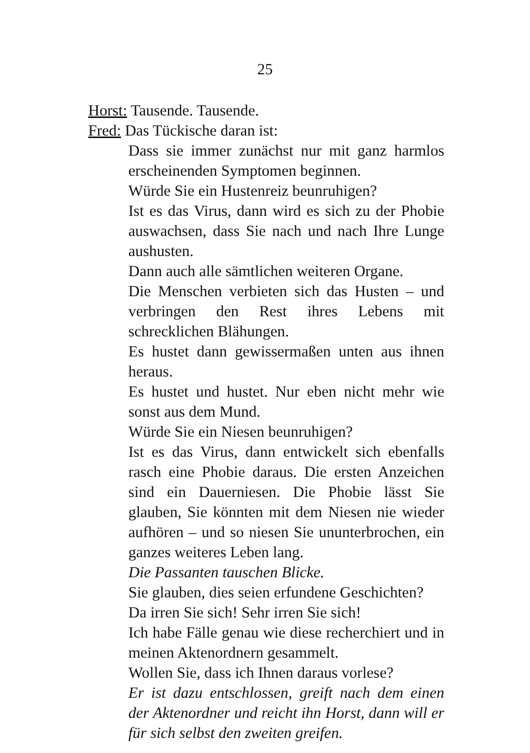25
Horst: Tausende. Tausende.
Fred: Das Tückische daran ist:
Dass sie immer zunächst nur mit ganz harmlos erscheinenden Symptomen beginnen.
Würde Sie ein Hustenreiz beunruhigen?
Ist es das Virus, dann wird es sich zu der Phobie auswachsen, dass Sie nach und nach Ihre Lunge aushusten.
Dann auch alle sämtlichen weiteren Organe.
Die Menschen verbieten sich das Husten – und verbringen den Rest ihres Lebens mit schrecklichen Blähungen.
Es hustet dann gewissermaßen unten aus ihnen heraus.
Es hustet und hustet. Nur eben nicht mehr wie sonst aus dem Mund.
Würde Sie ein Niesen beunruhigen?
Ist es das Virus, dann entwickelt sich ebenfalls rasch eine Phobie daraus. Die ersten Anzeichen sind ein Dauerniesen. Die Phobie lässt Sie glauben, Sie könnten mit dem Niesen nie wieder aufhören – und so niesen Sie ununterbrochen, ein ganzes weiteres Leben lang.
Die Passanten tauschen Blicke.
Sie glauben, dies seien erfundene Geschichten?
Da irren Sie sich! Sehr irren Sie sich!
Ich habe Fälle genau wie diese recherchiert und in meinen Aktenordnern gesammelt.
Wollen Sie, dass ich Ihnen daraus vorlese?
Er ist dazu entschlossen, greift nach dem einen der Aktenordner und reicht ihn Horst, dann will er für sich selbst den zweiten greifen.